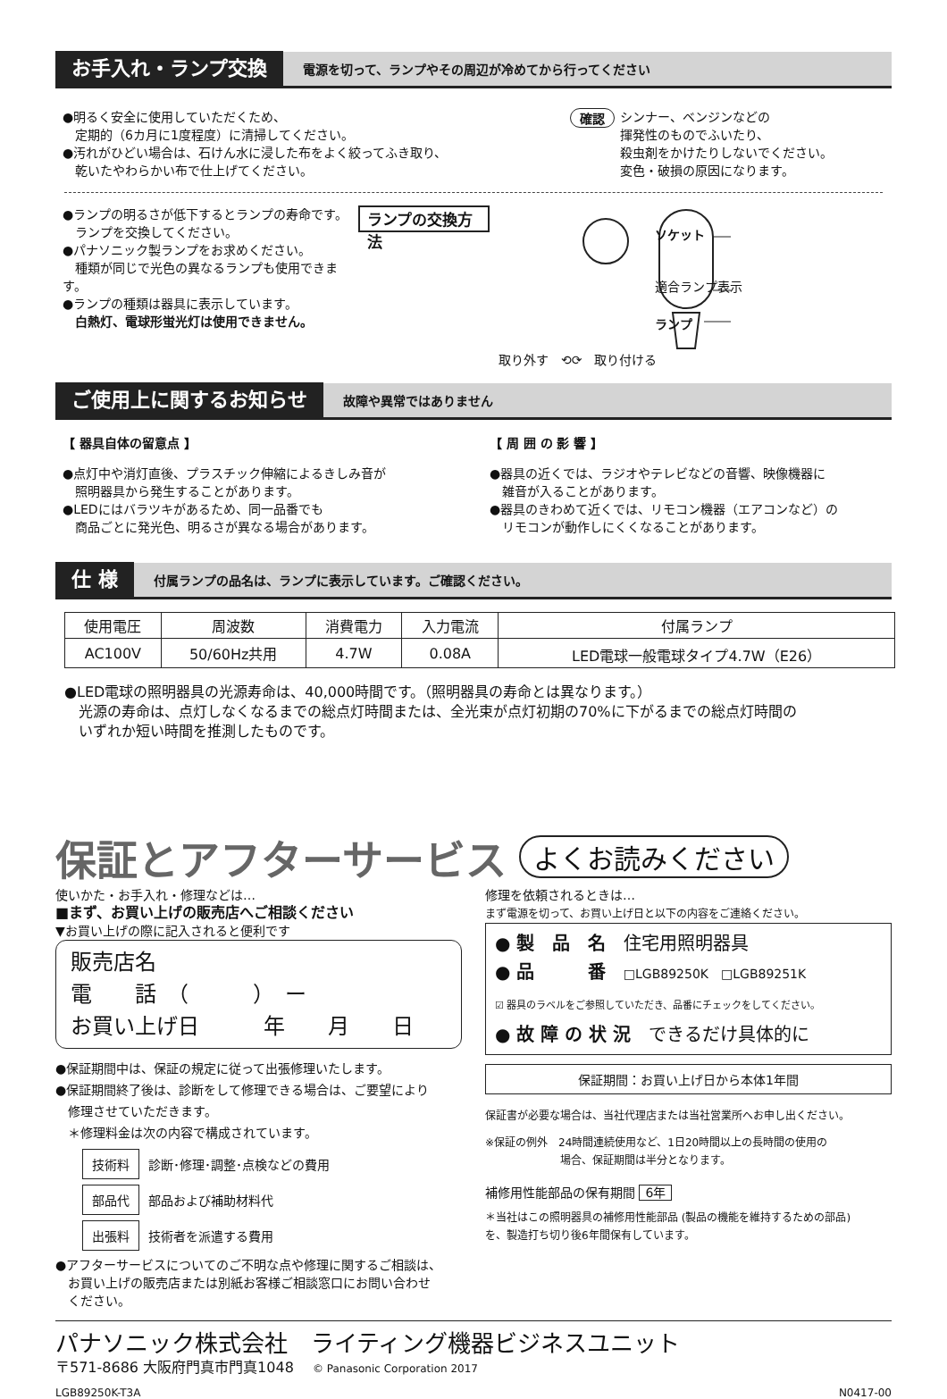お手入れ・ランプ交換
電源を切って、ランプやその周辺が冷めてから行ってください
●明るく安全に使用していただくため、
　定期的（6カ月に1度程度）に清掃してください。
●汚れがひどい場合は、石けん水に浸した布をよく絞ってふき取り、
　乾いたやわらかい布で仕上げてください。
確認
シンナー、ベンジンなどの
揮発性のものでふいたり、
殺虫剤をかけたりしないでください。
変色・破損の原因になります。
●ランプの明るさが低下するとランプの寿命です。
　ランプを交換してください。
●パナソニック製ランプをお求めください。
　種類が同じで光色の異なるランプも使用できます。
●ランプの種類は器具に表示しています。
　白熱灯、電球形蛍光灯は使用できません。
ランプの交換方法
ソケット
適合ランプ表示
ランプ
取り外す　⟲⟳　取り付ける
ご使用上に関するお知らせ
故障や異常ではありません
【 器具自体の留意点 】
●点灯中や消灯直後、プラスチック伸縮によるきしみ音が
　照明器具から発生することがあります。
●LEDにはバラツキがあるため、同一品番でも
　商品ごとに発光色、明るさが異なる場合があります。
【 周 囲 の 影 響 】
●器具の近くでは、ラジオやテレビなどの音響、映像機器に
　雑音が入ることがあります。
●器具のきわめて近くでは、リモコン機器（エアコンなど）の
　リモコンが動作しにくくなることがあります。
仕 様
付属ランプの品名は、ランプに表示しています。ご確認ください。
| 使用電圧 | 周波数 | 消費電力 | 入力電流 | 付属ランプ |
| AC100V | 50/60Hz共用 | 4.7W | 0.08A | LED電球一般電球タイプ4.7W（E26） |
●LED電球の照明器具の光源寿命は、40,000時間です。（照明器具の寿命とは異なります。）
　光源の寿命は、点灯しなくなるまでの総点灯時間または、全光束が点灯初期の70%に下がるまでの総点灯時間の
　いずれか短い時間を推測したものです。
保証とアフターサービス よくお読みください
使いかた・お手入れ・修理などは…
■まず、お買い上げの販売店へご相談ください
▼お買い上げの際に記入されると便利です
販売店名
電　　話　（　　　）　ー
お買い上げ日　　　年　　月　　日
●保証期間中は、保証の規定に従って出張修理いたします。
●保証期間終了後は、診断をして修理できる場合は、ご要望により
　修理させていただきます。
　＊修理料金は次の内容で構成されています。
| 技術料 | 診断･修理･調整･点検などの費用 |
| 部品代 | 部品および補助材料代 |
| 出張料 | 技術者を派遣する費用 |
●アフターサービスについてのご不明な点や修理に関するご相談は、
　お買い上げの販売店または別紙お客様ご相談窓口にお問い合わせ
　ください。
修理を依頼されるときは…
まず電源を切って、お買い上げ日と以下の内容をご連絡ください。
● 製　品　名　住宅用照明器具
● 品　　　番　□LGB89250K　□LGB89251K
☑ 器具のラベルをご参照していただき、品番にチェックをしてください。
● 故 障 の 状 況　できるだけ具体的に
保証期間：お買い上げ日から本体1年間
保証書が必要な場合は、当社代理店または当社営業所へお申し出ください。
※保証の例外　24時間連続使用など、1日20時間以上の長時間の使用の
　　　　　　　場合、保証期間は半分となります。
補修用性能部品の保有期間 6年
＊当社はこの照明器具の補修用性能部品 (製品の機能を維持するための部品)
を、製造打ち切り後6年間保有しています。
パナソニック株式会社　ライティング機器ビジネスユニット
〒571-8686 大阪府門真市門真1048　 © Panasonic Corporation 2017
LGB89250K-T3A N0417-00